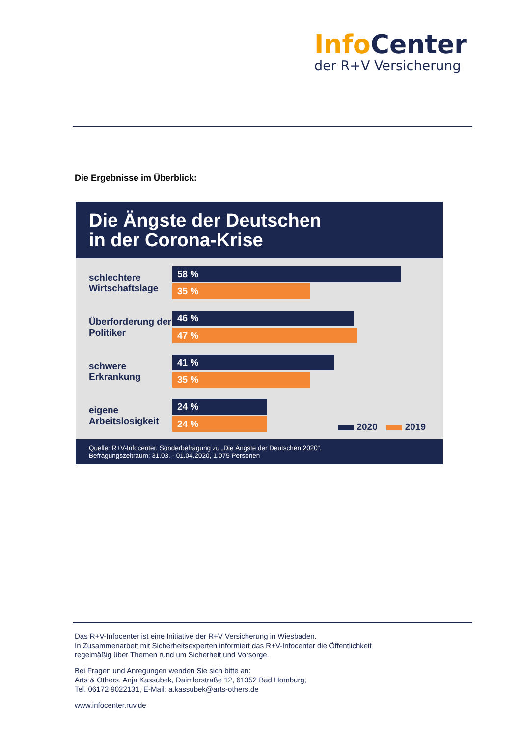Info Center
der R+V Versicherung
Die Ergebnisse im Überblick:
Die Ängste der Deutschen
in der Corona-Krise
schlechtere Wirtschaftslage
58 %
35 %
Überforderung der Politiker
46 %
47 %
schwere Erkrankung
41 %
35 %
eigene Arbeitslosigkeit
24 %
24 %
2020 2019
Quelle: R+V-Infocenter, Sonderbefragung zu „Die Ängste der Deutschen 2020“,
Befragungszeitraum: 31.03. - 01.04.2020, 1.075 Personen
Das R+V-Infocenter ist eine Initiative der R+V Versicherung in Wiesbaden.
In Zusammenarbeit mit Sicherheitsexperten informiert das R+V-Infocenter die Öffentlichkeit
regelmäßig über Themen rund um Sicherheit und Vorsorge.
Bei Fragen und Anregungen wenden Sie sich bitte an:
Arts & Others, Anja Kassubek, Daimlerstraße 12, 61352 Bad Homburg,
Tel. 06172 9022131, E-Mail: a.kassubek@arts-others.de
www.infocenter.ruv.de